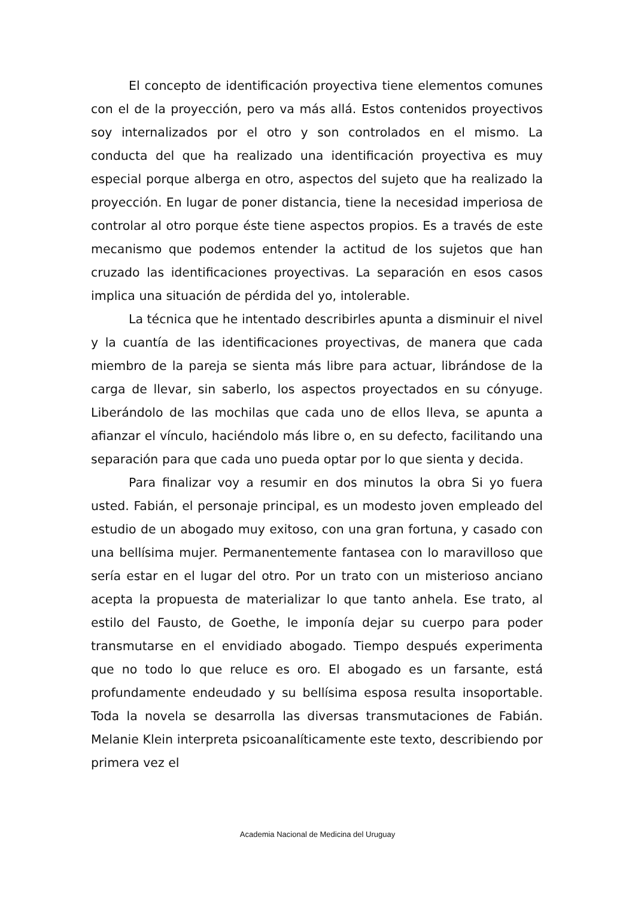El concepto de identificación proyectiva tiene elementos comunes con el de la proyección, pero va más allá. Estos contenidos proyectivos soy internalizados por el otro y son controlados en el mismo. La conducta del que ha realizado una identificación proyectiva es muy especial porque alberga en otro, aspectos del sujeto que ha realizado la proyección. En lugar de poner distancia, tiene la necesidad imperiosa de controlar al otro porque éste tiene aspectos propios. Es a través de este mecanismo que podemos entender la actitud de los sujetos que han cruzado las identificaciones proyectivas. La separación en esos casos implica una situación de pérdida del yo, intolerable.
La técnica que he intentado describirles apunta a disminuir el nivel y la cuantía de las identificaciones proyectivas, de manera que cada miembro de la pareja se sienta más libre para actuar, librándose de la carga de llevar, sin saberlo, los aspectos proyectados en su cónyuge. Liberándolo de las mochilas que cada uno de ellos lleva, se apunta a afianzar el vínculo, haciéndolo más libre o, en su defecto, facilitando una separación para que cada uno pueda optar por lo que sienta y decida.
Para finalizar voy a resumir en dos minutos la obra Si yo fuera usted. Fabián, el personaje principal, es un modesto joven empleado del estudio de un abogado muy exitoso, con una gran fortuna, y casado con una bellísima mujer. Permanentemente fantasea con lo maravilloso que sería estar en el lugar del otro. Por un trato con un misterioso anciano acepta la propuesta de materializar lo que tanto anhela. Ese trato, al estilo del Fausto, de Goethe, le imponía dejar su cuerpo para poder transmutarse en el envidiado abogado. Tiempo después experimenta que no todo lo que reluce es oro. El abogado es un farsante, está profundamente endeudado y su bellísima esposa resulta insoportable. Toda la novela se desarrolla las diversas transmutaciones de Fabián. Melanie Klein interpreta psicoanalíticamente este texto, describiendo por primera vez el
Academia Nacional de Medicina del Uruguay